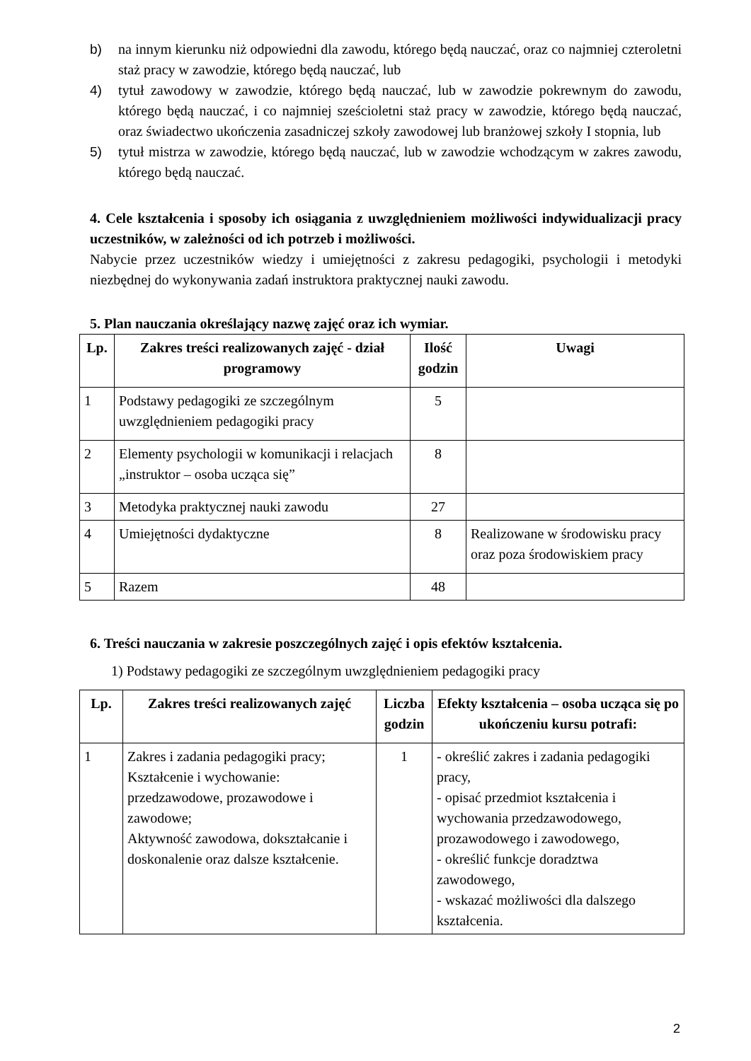b) na innym kierunku niż odpowiedni dla zawodu, którego będą nauczać, oraz co najmniej czteroletni staż pracy w zawodzie, którego będą nauczać, lub
4) tytuł zawodowy w zawodzie, którego będą nauczać, lub w zawodzie pokrewnym do zawodu, którego będą nauczać, i co najmniej sześcioletni staż pracy w zawodzie, którego będą nauczać, oraz świadectwo ukończenia zasadniczej szkoły zawodowej lub branżowej szkoły I stopnia, lub
5) tytuł mistrza w zawodzie, którego będą nauczać, lub w zawodzie wchodzącym w zakres zawodu, którego będą nauczać.
4. Cele kształcenia i sposoby ich osiągania z uwzględnieniem możliwości indywidualizacji pracy uczestników, w zależności od ich potrzeb i możliwości.
Nabycie przez uczestników wiedzy i umiejętności z zakresu pedagogiki, psychologii i metodyki niezbędnej do wykonywania zadań instruktora praktycznej nauki zawodu.
5. Plan nauczania określający nazwę zajęć oraz ich wymiar.
| Lp. | Zakres treści realizowanych zajęć - dział programowy | Ilość godzin | Uwagi |
| --- | --- | --- | --- |
| 1 | Podstawy pedagogiki ze szczególnym uwzględnieniem pedagogiki pracy | 5 | |
| 2 | Elementy psychologii w komunikacji i relacjach „instruktor – osoba ucząca się” | 8 | |
| 3 | Metodyka praktycznej nauki zawodu | 27 | |
| 4 | Umiejętności dydaktyczne | 8 | Realizowane w środowisku pracy oraz poza środowiskiem pracy |
| 5 | Razem | 48 | |
6. Treści nauczania w zakresie poszczególnych zajęć i opis efektów kształcenia.
1) Podstawy pedagogiki ze szczególnym uwzględnieniem pedagogiki pracy
| Lp. | Zakres treści realizowanych zajęć | Liczba godzin | Efekty kształcenia – osoba ucząca się po ukończeniu kursu potrafi: |
| --- | --- | --- | --- |
| 1 | Zakres i zadania pedagogiki pracy; Kształcenie i wychowanie: przedzawodowe, prozawodowe i zawodowe; Aktywność zawodowa, dokształcanie i doskonalenie oraz dalsze kształcenie. | 1 | - określić zakres i zadania pedagogiki pracy, - opisać przedmiot kształcenia i wychowania przedzawodowego, prozawodowego i zawodowego, - określić funkcje doradztwa zawodowego, - wskazać możliwości dla dalszego kształcenia. |
2